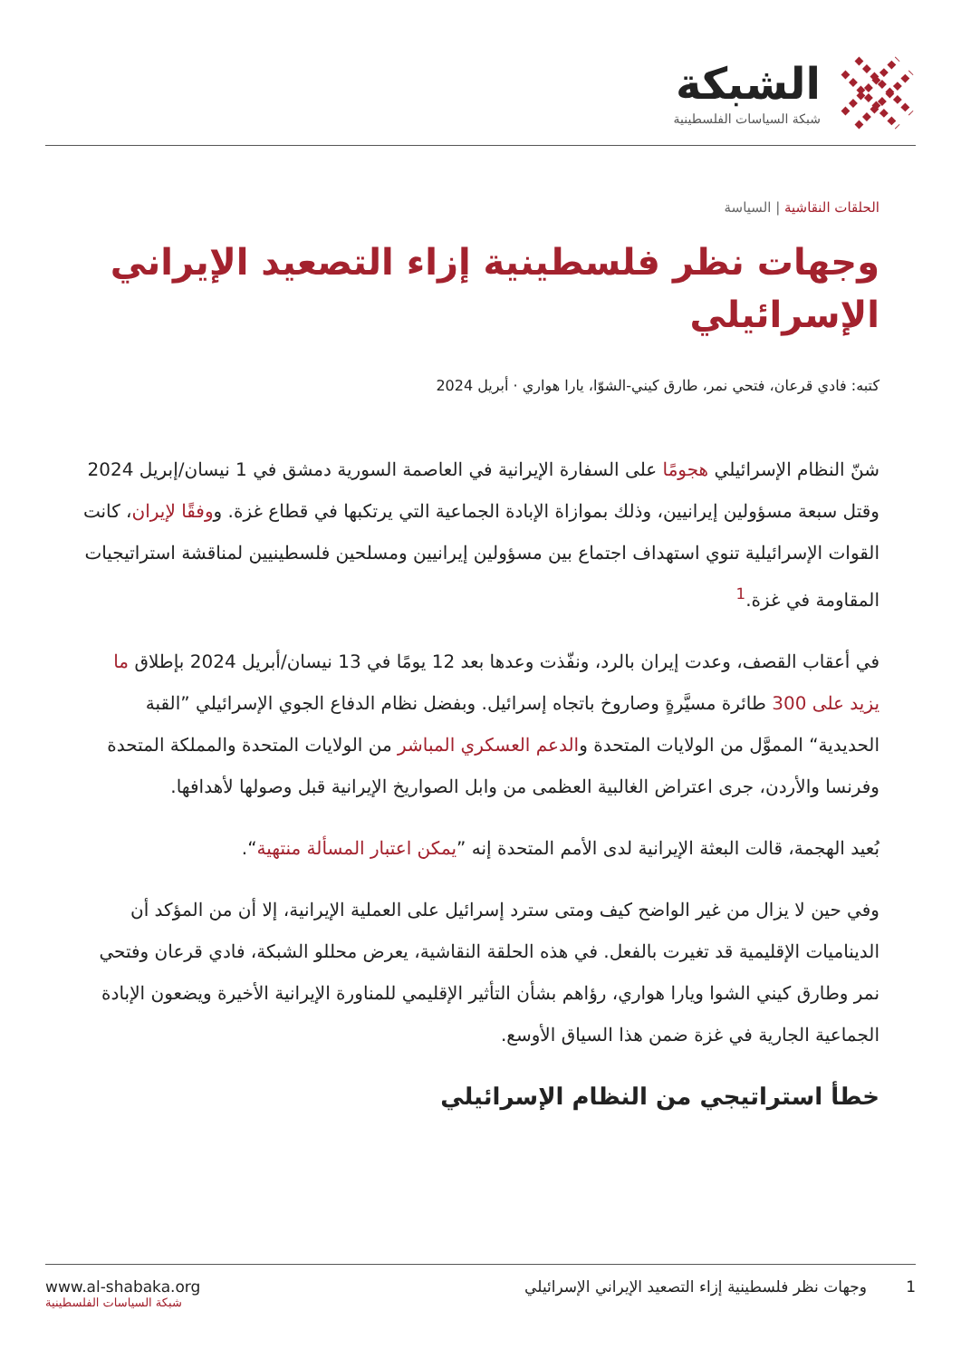الشبكة
شبكة السياسات الفلسطينية
الحلقات النقاشية | السياسة
وجهات نظر فلسطينية إزاء التصعيد الإيراني الإسرائيلي
كتبه: فادي قرعان، فتحي نمر، طارق كيني-الشوّا، يارا هواري · أبريل 2024
شنّ النظام الإسرائيلي هجومًا على السفارة الإيرانية في العاصمة السورية دمشق في 1 نيسان/إبريل 2024 وقتل سبعة مسؤولين إيرانيين، وذلك بموازاة الإبادة الجماعية التي يرتكبها في قطاع غزة. ووفقًا لإيران، كانت القوات الإسرائيلية تنوي استهداف اجتماع بين مسؤولين إيرانيين ومسلحين فلسطينيين لمناقشة استراتيجيات المقاومة في غزة.<sup>1</sup>
في أعقاب القصف، وعدت إيران بالرد، ونفّذت وعدها بعد 12 يومًا في 13 نيسان/أبريل 2024 بإطلاق ما يزيد على 300 طائرة مسيَّرةٍ وصاروخ باتجاه إسرائيل. وبفضل نظام الدفاع الجوي الإسرائيلي ”القبة الحديدية“ المموَّل من الولايات المتحدة والدعم العسكري المباشر من الولايات المتحدة والمملكة المتحدة وفرنسا والأردن، جرى اعتراض الغالبية العظمى من وابل الصواريخ الإيرانية قبل وصولها لأهدافها.
بُعيد الهجمة، قالت البعثة الإيرانية لدى الأمم المتحدة إنه ”يمكن اعتبار المسألة منتهية“.
وفي حين لا يزال من غير الواضح كيف ومتى سترد إسرائيل على العملية الإيرانية، إلا أن من المؤكد أن الديناميات الإقليمية قد تغيرت بالفعل. في هذه الحلقة النقاشية، يعرض محللو الشبكة، فادي قرعان وفتحي نمر وطارق كيني الشوا ويارا هواري، رؤاهم بشأن التأثير الإقليمي للمناورة الإيرانية الأخيرة ويضعون الإبادة الجماعية الجارية في غزة ضمن هذا السياق الأوسع.
خطأ استراتيجي من النظام الإسرائيلي
1 وجهات نظر فلسطينية إزاء التصعيد الإيراني الإسرائيلي
www.al-shabaka.org
شبكة السياسات الفلسطينية